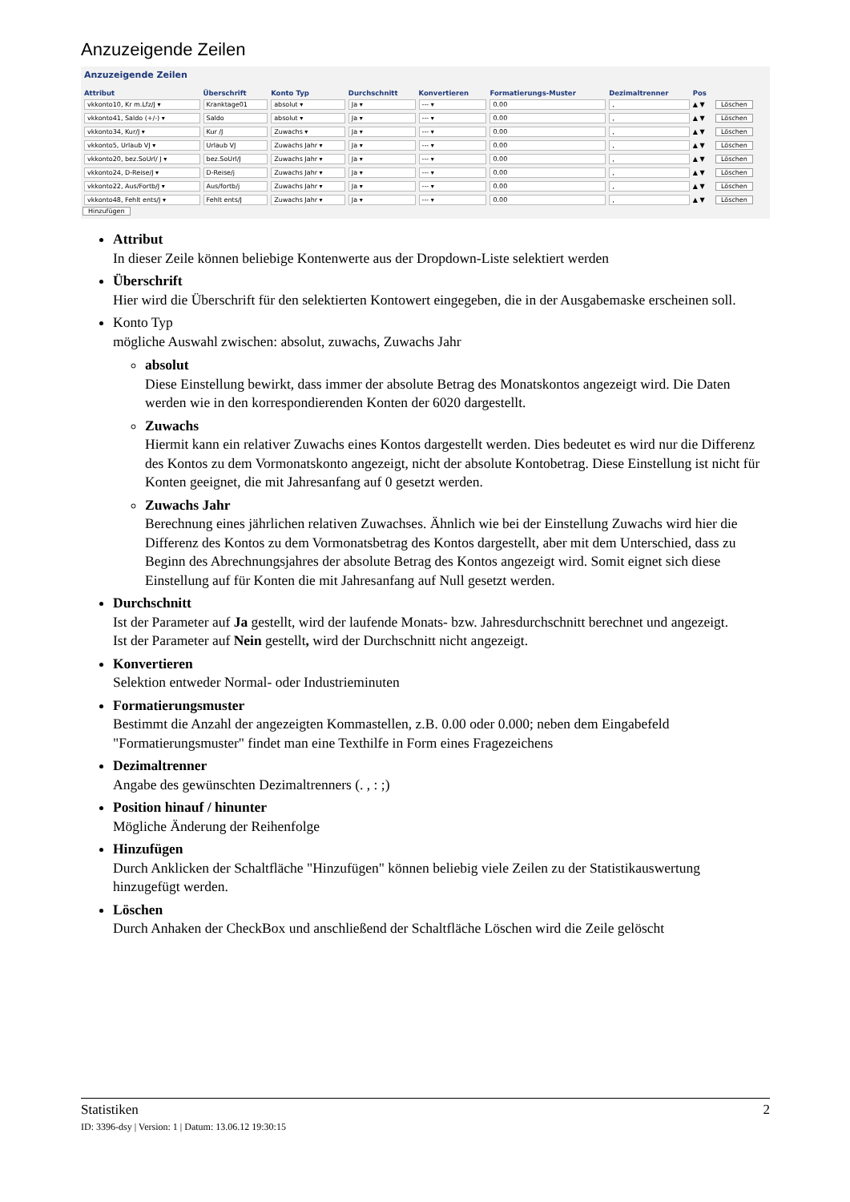Anzuzeigende Zeilen
Anzuzeigende Zeilen
| Attribut | Überschrift | Konto Typ | Durchschnitt | Konvertieren | Formatierungs-Muster | Dezimaltrenner | Pos | |
| --- | --- | --- | --- | --- | --- | --- | --- | --- |
| vkkonto10, Kr m.Lfz/J ▾ | Kranktage01 | absolut ▾ | Ja ▾ | --- ▾ | 0.00 | , | ▲ ▼ | Löschen |
| vkkonto41, Saldo (+/-) ▾ | Saldo | absolut ▾ | Ja ▾ | --- ▾ | 0.00 | , | ▲ ▼ | Löschen |
| vkkonto34, Kur/J ▾ | Kur /J | Zuwachs ▾ | Ja ▾ | --- ▾ | 0.00 | , | ▲ ▼ | Löschen |
| vkkonto5, Urlaub VJ ▾ | Urlaub VJ | Zuwachs Jahr ▾ | Ja ▾ | --- ▾ | 0.00 | , | ▲ ▼ | Löschen |
| vkkonto20, bez.SoUrl/ J ▾ | bez.SoUrl/J | Zuwachs Jahr ▾ | Ja ▾ | --- ▾ | 0.00 | , | ▲ ▼ | Löschen |
| vkkonto24, D-Reise/J ▾ | D-Reise/j | Zuwachs Jahr ▾ | Ja ▾ | --- ▾ | 0.00 | , | ▲ ▼ | Löschen |
| vkkonto22, Aus/Fortb/J ▾ | Aus/fortb/j | Zuwachs Jahr ▾ | Ja ▾ | --- ▾ | 0.00 | , | ▲ ▼ | Löschen |
| vkkonto48, Fehlt ents/J ▾ | Fehlt ents/J | Zuwachs Jahr ▾ | Ja ▾ | --- ▾ | 0.00 | , | ▲ ▼ | Löschen |
Hinzufügen
Attribut
In dieser Zeile können beliebige Kontenwerte aus der Dropdown-Liste selektiert werden
Überschrift
Hier wird die Überschrift für den selektierten Kontowert eingegeben, die in der Ausgabemaske erscheinen soll.
Konto Typ
mögliche Auswahl zwischen: absolut, zuwachs, Zuwachs Jahr
absolut
Diese Einstellung bewirkt, dass immer der absolute Betrag des Monatskontos angezeigt wird. Die Daten werden wie in den korrespondierenden Konten der 6020 dargestellt.
Zuwachs
Hiermit kann ein relativer Zuwachs eines Kontos dargestellt werden. Dies bedeutet es wird nur die Differenz des Kontos zu dem Vormonatskonto angezeigt, nicht der absolute Kontobetrag. Diese Einstellung ist nicht für Konten geeignet, die mit Jahresanfang auf 0 gesetzt werden.
Zuwachs Jahr
Berechnung eines jährlichen relativen Zuwachses. Ähnlich wie bei der Einstellung Zuwachs wird hier die Differenz des Kontos zu dem Vormonatsbetrag des Kontos dargestellt, aber mit dem Unterschied, dass zu Beginn des Abrechnungsjahres der absolute Betrag des Kontos angezeigt wird. Somit eignet sich diese Einstellung auf für Konten die mit Jahresanfang auf Null gesetzt werden.
Durchschnitt
Ist der Parameter auf Ja gestellt, wird der laufende Monats- bzw. Jahresdurchschnitt berechnet und angezeigt.
Ist der Parameter auf Nein gestellt, wird der Durchschnitt nicht angezeigt.
Konvertieren
Selektion entweder Normal- oder Industrieminuten
Formatierungsmuster
Bestimmt die Anzahl der angezeigten Kommastellen, z.B. 0.00 oder 0.000; neben dem Eingabefeld "Formatierungsmuster" findet man eine Texthilfe in Form eines Fragezeichens
Dezimaltrenner
Angabe des gewünschten Dezimaltrenners (. , : ;)
Position hinauf / hinunter
Mögliche Änderung der Reihenfolge
Hinzufügen
Durch Anklicken der Schaltfläche "Hinzufügen" können beliebig viele Zeilen zu der Statistikauswertung hinzugefügt werden.
Löschen
Durch Anhaken der CheckBox und anschließend der Schaltfläche Löschen wird die Zeile gelöscht
Statistiken 2
ID: 3396-dsy | Version: 1 | Datum: 13.06.12 19:30:15